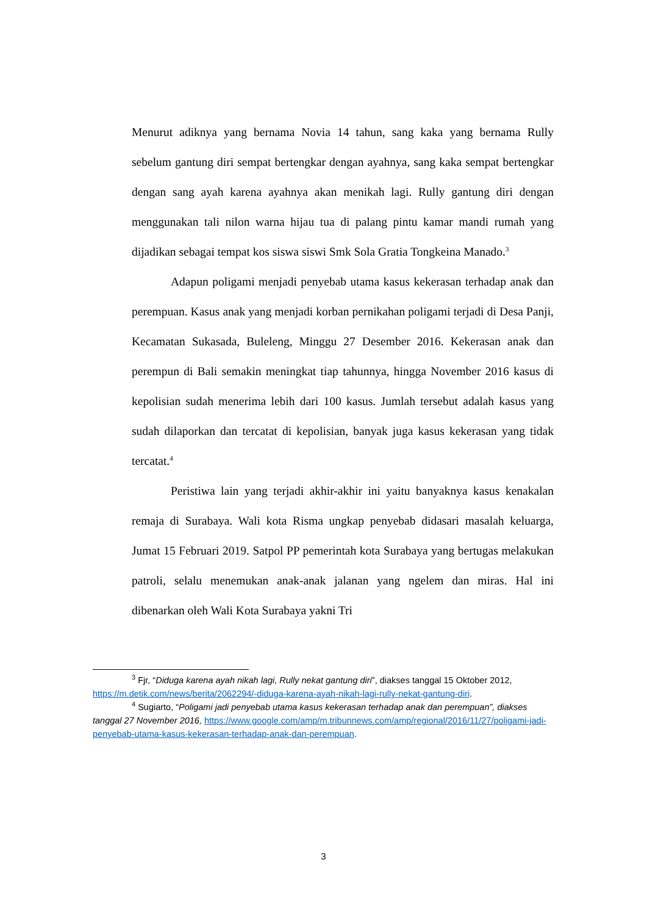Menurut adiknya yang bernama Novia 14 tahun, sang kaka yang bernama Rully sebelum gantung diri sempat bertengkar dengan ayahnya, sang kaka sempat bertengkar dengan sang ayah karena ayahnya akan menikah lagi. Rully gantung diri dengan menggunakan tali nilon warna hijau tua di palang pintu kamar mandi rumah yang dijadikan sebagai tempat kos siswa siswi Smk Sola Gratia Tongkeina Manado.<sup>3</sup>
Adapun poligami menjadi penyebab utama kasus kekerasan terhadap anak dan perempuan. Kasus anak yang menjadi korban pernikahan poligami terjadi di Desa Panji, Kecamatan Sukasada, Buleleng, Minggu 27 Desember 2016. Kekerasan anak dan perempun di Bali semakin meningkat tiap tahunnya, hingga November 2016 kasus di kepolisian sudah menerima lebih dari 100 kasus. Jumlah tersebut adalah kasus yang sudah dilaporkan dan tercatat di kepolisian, banyak juga kasus kekerasan yang tidak tercatat.<sup>4</sup>
Peristiwa lain yang terjadi akhir-akhir ini yaitu banyaknya kasus kenakalan remaja di Surabaya. Wali kota Risma ungkap penyebab didasari masalah keluarga, Jumat 15 Februari 2019. Satpol PP pemerintah kota Surabaya yang bertugas melakukan patroli, selalu menemukan anak-anak jalanan yang ngelem dan miras. Hal ini dibenarkan oleh Wali Kota Surabaya yakni Tri
<sup>3</sup> Fjr, “Diduga karena ayah nikah lagi, Rully nekat gantung diri”, diakses tanggal 15 Oktober 2012, https://m.detik.com/news/berita/2062294/-diduga-karena-ayah-nikah-lagi-rully-nekat-gantung-diri.
<sup>4</sup> Sugiarto, “Poligami jadi penyebab utama kasus kekerasan terhadap anak dan perempuan”, diakses tanggal 27 November 2016, https://www.google.com/amp/m.tribunnews.com/amp/regional/2016/11/27/poligami-jadi-penyebab-utama-kasus-kekerasan-terhadap-anak-dan-perempuan.
3